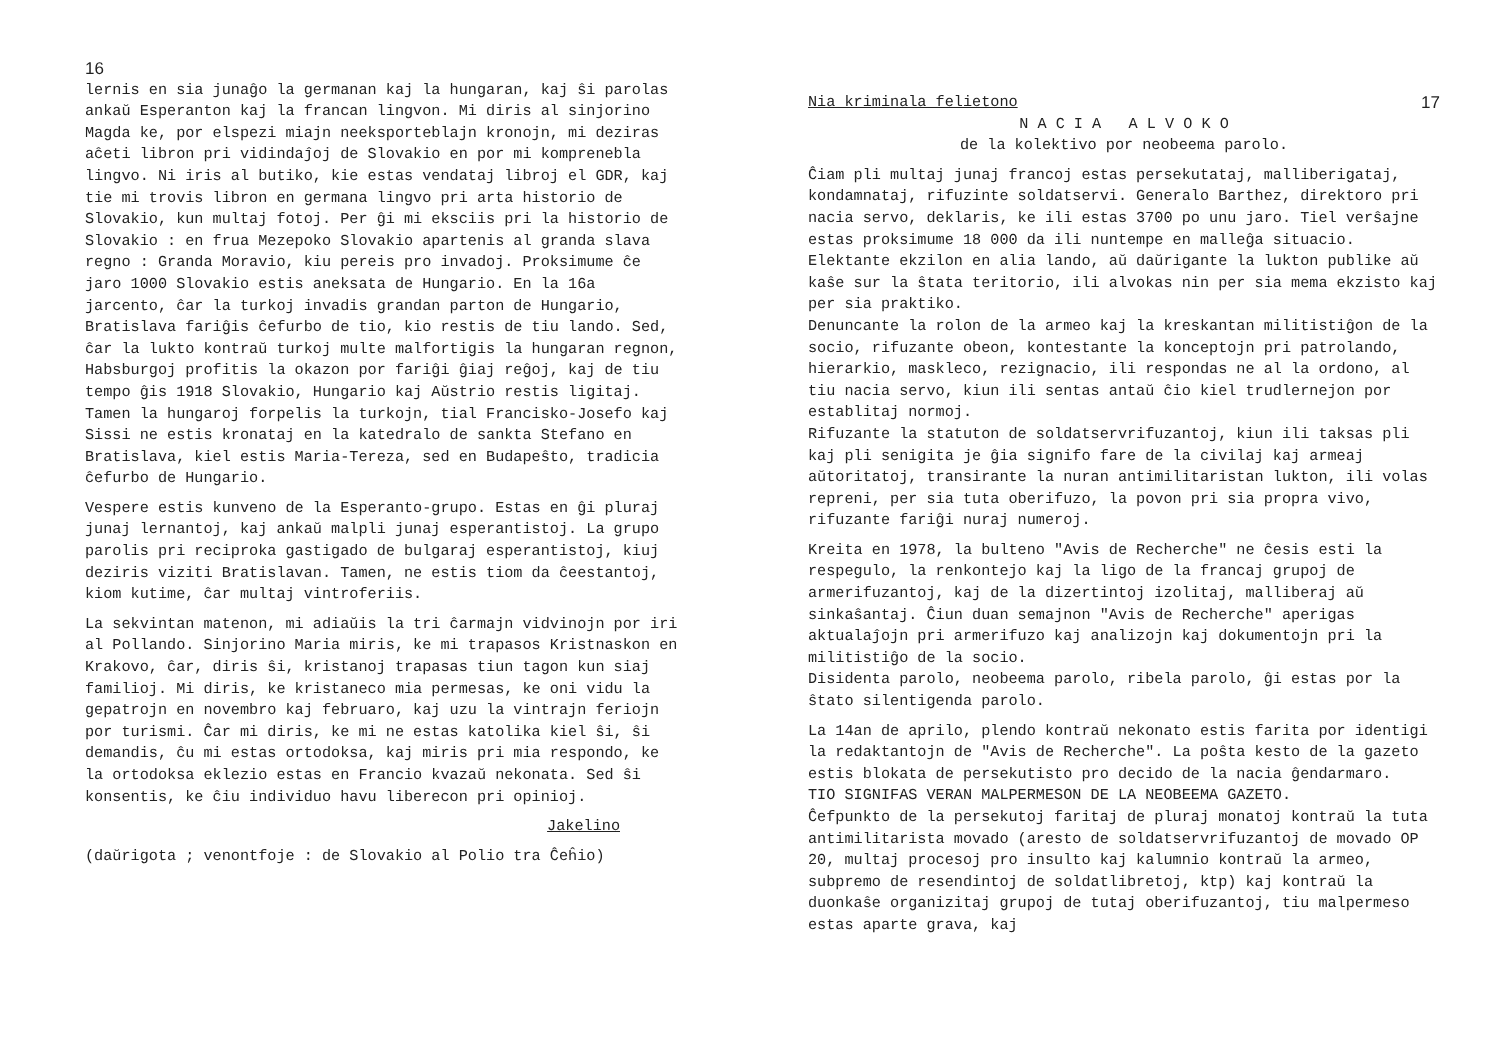16
lernis en sia junaĝo la germanan kaj la hungaran, kaj ŝi parolas ankaŭ Esperanton kaj la francan lingvon. Mi diris al sinjorino Magda ke, por elspezi miajn neeksporteblajn kronojn, mi deziras aĉeti libron pri vidindaĵoj de Slovakio en por mi komprenebla lingvo. Ni iris al butiko, kie estas vendataj libroj el GDR, kaj tie mi trovis libron en germana lingvo pri arta historio de Slovakio, kun multaj fotoj. Per ĝi mi eksciis pri la historio de Slovakio : en frua Mezepoko Slovakio apartenis al granda slava regno : Granda Moravio, kiu pereis pro invadoj. Proksimume ĉe jaro 1000 Slovakio estis aneksata de Hungario. En la 16a jarcento, ĉar la turkoj invadis grandan parton de Hungario, Bratislava fariĝis ĉefurbo de tio, kio restis de tiu lando. Sed, ĉar la lukto kontraŭ turkoj multe malfortigis la hungaran regnon, Habsburgoj profitis la okazon por fariĝi ĝiaj reĝoj, kaj de tiu tempo ĝis 1918 Slovakio, Hungario kaj Aŭstrio restis ligitaj. Tamen la hungaroj forpelis la turkojn, tial Francisko-Josefo kaj Sissi ne estis kronataj en la katedralo de sankta Stefano en Bratislava, kiel estis Maria-Tereza, sed en Budapeŝto, tradicia ĉefurbo de Hungario.
Vespere estis kunveno de la Esperanto-grupo. Estas en ĝi pluraj junaj lernantoj, kaj ankaŭ malpli junaj esperantistoj. La grupo parolis pri reciproka gastigado de bulgaraj esperantistoj, kiuj deziris viziti Bratislavan. Tamen, ne estis tiom da ĉeestantoj, kiom kutime, ĉar multaj vintroferiis.
La sekvintan matenon, mi adiaŭis la tri ĉarmajn vidvinojn por iri al Pollando. Sinjorino Maria miris, ke mi trapasos Kristnaskon en Krakovo, ĉar, diris ŝi, kristanoj trapasas tiun tagon kun siaj familioj. Mi diris, ke kristaneco mia permesas, ke oni vidu la gepatrojn en novembro kaj februaro, kaj uzu la vintrajn feriojn por turismi. Ĉar mi diris, ke mi ne estas katolika kiel ŝi, ŝi demandis, ĉu mi estas ortodoksa, kaj miris pri mia respondo, ke la ortodoksa eklezio estas en Francio kvazaŭ nekonata. Sed ŝi konsentis, ke ĉiu individuo havu liberecon pri opinioj.
Jakelino
(daŭrigota ; venontfoje : de Slovakio al Polio tra Ĉeĥio)
Nia kriminala felietono 17
N A C I A A L V O K O
de la kolektivo por neobeema parolo.
Ĉiam pli multaj junaj francoj estas persekutataj, malliberigataj, kondamnataj, rifuzinte soldatservi. Generalo Barthez, direktoro pri nacia servo, deklaris, ke ili estas 3700 po unu jaro. Tiel verŝajne estas proksimume 18 000 da ili nuntempe en malleĝa situacio. Elektante ekzilon en alia lando, aŭ daŭrigante la lukton publike aŭ kaŝe sur la ŝtata teritorio, ili alvokas nin per sia mema ekzisto kaj per sia praktiko.
Denuncante la rolon de la armeo kaj la kreskantan militistiĝon de la socio, rifuzante obeon, kontestante la konceptojn pri patrolando, hierarkio, maskleco, rezignacio, ili respondas ne al la ordono, al tiu nacia servo, kiun ili sentas antaŭ ĉio kiel trudlernejon por establitaj normoj.
Rifuzante la statuton de soldatservrifuzantoj, kiun ili taksas pli kaj pli senigita je ĝia signifo fare de la civilaj kaj armeaj aŭtoritatoj, transirante la nuran antimilitaristan lukton, ili volas repreni, per sia tuta oberifuzo, la povon pri sia propra vivo, rifuzante fariĝi nuraj numeroj.
Kreita en 1978, la bulteno "Avis de Recherche" ne ĉesis esti la respegulo, la renkontejo kaj la ligo de la francaj grupoj de armerifuzantoj, kaj de la dizertintoj izolitaj, malliberaj aŭ sinkaŝantaj. Ĉiun duan semajnon "Avis de Recherche" aperigas aktualaĵojn pri armerifuzo kaj analizojn kaj dokumentojn pri la militistiĝo de la socio.
Disidenta parolo, neobeema parolo, ribela parolo, ĝi estas por la ŝtato silentigenda parolo.
La 14an de aprilo, plendo kontraŭ nekonato estis farita por identigi la redaktantojn de "Avis de Recherche". La poŝta kesto de la gazeto estis blokata de persekutisto pro decido de la nacia ĝendarmaro.
TIO SIGNIFAS VERAN MALPERMESON DE LA NEOBEEMA GAZETO.
Ĉefpunkto de la persekutoj faritaj de pluraj monatoj kontraŭ la tuta antimilitarista movado (aresto de soldatservrifuzantoj de movado OP 20, multaj procesoj pro insulto kaj kalumnio kontraŭ la armeo, subpremo de resendintoj de soldatlibretoj, ktp) kaj kontraŭ la duonkaŝe organizitaj grupoj de tutaj oberifuzantoj, tiu malpermeso estas aparte grava, kaj